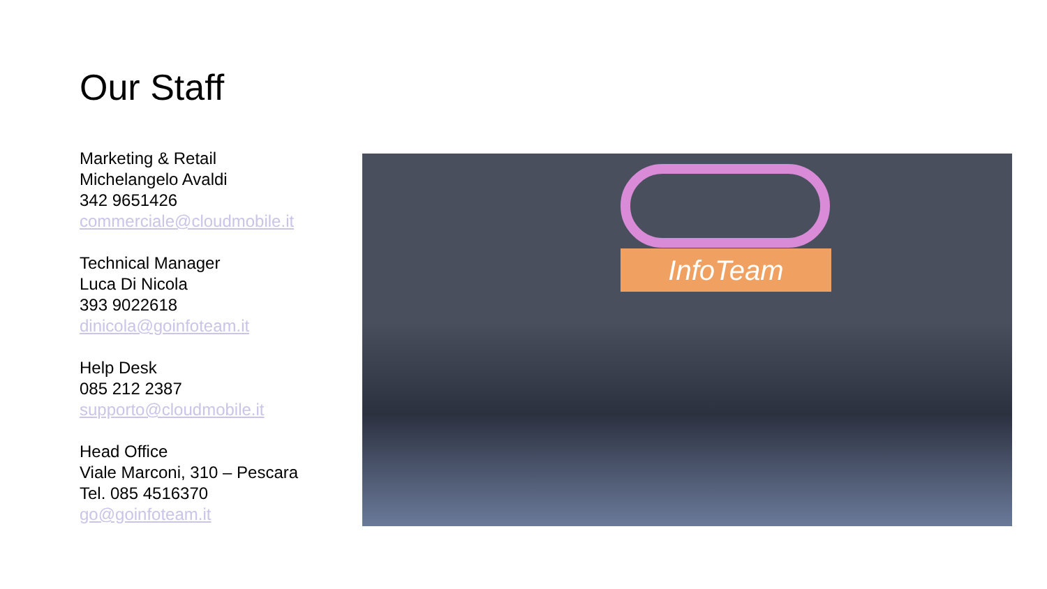Our Staff
Marketing & Retail
Michelangelo Avaldi
342 9651426
commerciale@cloudmobile.it
Technical Manager
Luca Di Nicola
393 9022618
dinicola@goinfoteam.it
Help Desk
085 212 2387
supporto@cloudmobile.it
Head Office
Viale Marconi, 310 – Pescara
Tel. 085 4516370
go@goinfoteam.it
InfoTeam